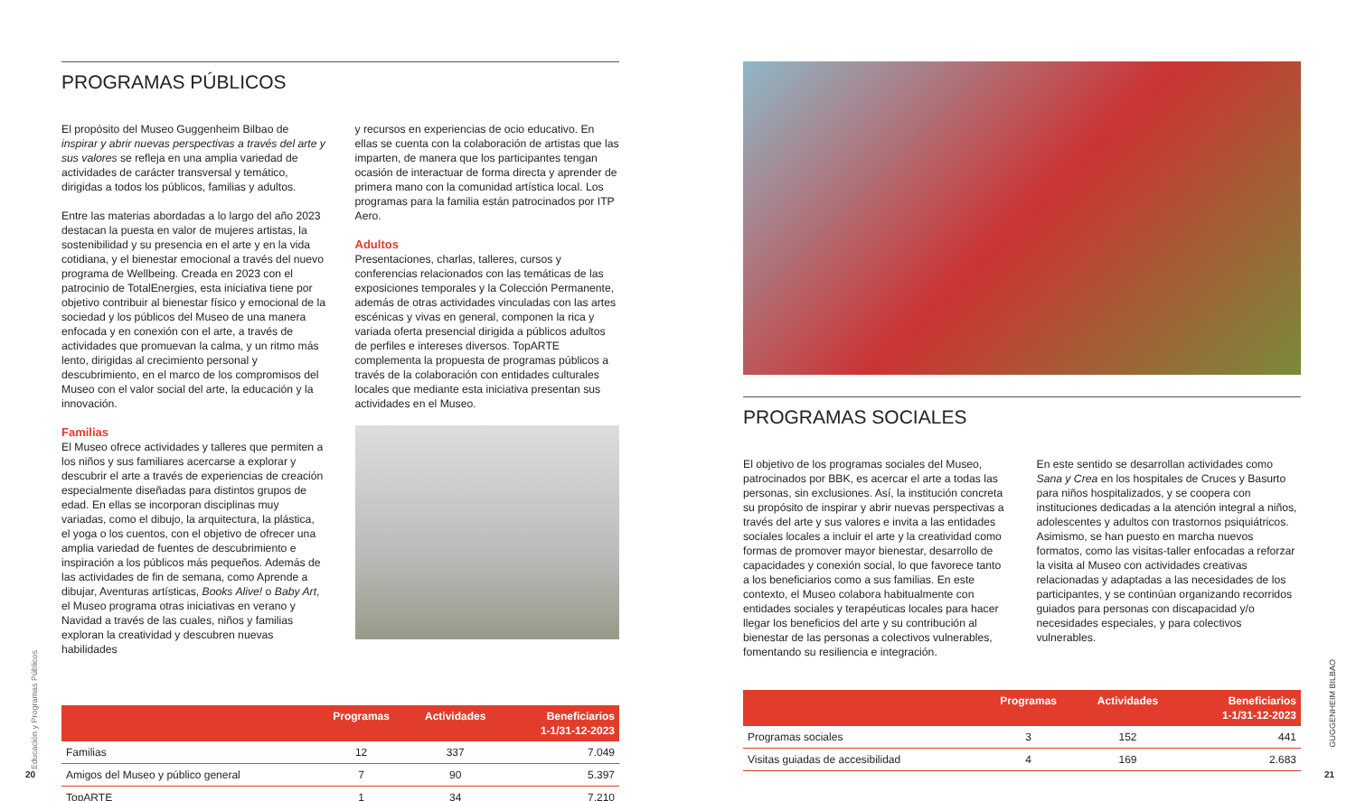PROGRAMAS PÚBLICOS
El propósito del Museo Guggenheim Bilbao de inspirar y abrir nuevas perspectivas a través del arte y sus valores se refleja en una amplia variedad de actividades de carácter transversal y temático, dirigidas a todos los públicos, familias y adultos.
Entre las materias abordadas a lo largo del año 2023 destacan la puesta en valor de mujeres artistas, la sostenibilidad y su presencia en el arte y en la vida cotidiana, y el bienestar emocional a través del nuevo programa de Wellbeing. Creada en 2023 con el patrocinio de TotalEnergies, esta iniciativa tiene por objetivo contribuir al bienestar físico y emocional de la sociedad y los públicos del Museo de una manera enfocada y en conexión con el arte, a través de actividades que promuevan la calma, y un ritmo más lento, dirigidas al crecimiento personal y descubrimiento, en el marco de los compromisos del Museo con el valor social del arte, la educación y la innovación.
Familias
El Museo ofrece actividades y talleres que permiten a los niños y sus familiares acercarse a explorar y descubrir el arte a través de experiencias de creación especialmente diseñadas para distintos grupos de edad. En ellas se incorporan disciplinas muy variadas, como el dibujo, la arquitectura, la plástica, el yoga o los cuentos, con el objetivo de ofrecer una amplia variedad de fuentes de descubrimiento e inspiración a los públicos más pequeños. Además de las actividades de fin de semana, como Aprende a dibujar, Aventuras artísticas, Books Alive! o Baby Art, el Museo programa otras iniciativas en verano y Navidad a través de las cuales, niños y familias exploran la creatividad y descubren nuevas habilidades
y recursos en experiencias de ocio educativo. En ellas se cuenta con la colaboración de artistas que las imparten, de manera que los participantes tengan ocasión de interactuar de forma directa y aprender de primera mano con la comunidad artística local. Los programas para la familia están patrocinados por ITP Aero.
Adultos
Presentaciones, charlas, talleres, cursos y conferencias relacionados con las temáticas de las exposiciones temporales y la Colección Permanente, además de otras actividades vinculadas con las artes escénicas y vivas en general, componen la rica y variada oferta presencial dirigida a públicos adultos de perfiles e intereses diversos. TopARTE complementa la propuesta de programas públicos a través de la colaboración con entidades culturales locales que mediante esta iniciativa presentan sus actividades en el Museo.
| | Programas | Actividades | Beneficiarios 1-1/31-12-2023 |
| --- | --- | --- | --- |
| Familias | 12 | 337 | 7.049 |
| Amigos del Museo y público general | 7 | 90 | 5.397 |
| TopARTE | 1 | 34 | 7.210 |
PROGRAMAS SOCIALES
El objetivo de los programas sociales del Museo, patrocinados por BBK, es acercar el arte a todas las personas, sin exclusiones. Así, la institución concreta su propósito de inspirar y abrir nuevas perspectivas a través del arte y sus valores e invita a las entidades sociales locales a incluir el arte y la creatividad como formas de promover mayor bienestar, desarrollo de capacidades y conexión social, lo que favorece tanto a los beneficiarios como a sus familias. En este contexto, el Museo colabora habitualmente con entidades sociales y terapéuticas locales para hacer llegar los beneficios del arte y su contribución al bienestar de las personas a colectivos vulnerables, fomentando su resiliencia e integración.
En este sentido se desarrollan actividades como Sana y Crea en los hospitales de Cruces y Basurto para niños hospitalizados, y se coopera con instituciones dedicadas a la atención integral a niños, adolescentes y adultos con trastornos psiquiátricos. Asimismo, se han puesto en marcha nuevos formatos, como las visitas-taller enfocadas a reforzar la visita al Museo con actividades creativas relacionadas y adaptadas a las necesidades de los participantes, y se continúan organizando recorridos guiados para personas con discapacidad y/o necesidades especiales, y para colectivos vulnerables.
| | Programas | Actividades | Beneficiarios 1-1/31-12-2023 |
| --- | --- | --- | --- |
| Programas sociales | 3 | 152 | 441 |
| Visitas guiadas de accesibilidad | 4 | 169 | 2.683 |
Educación y Programas Públicos
20
GUGGENHEIM BILBAO
21